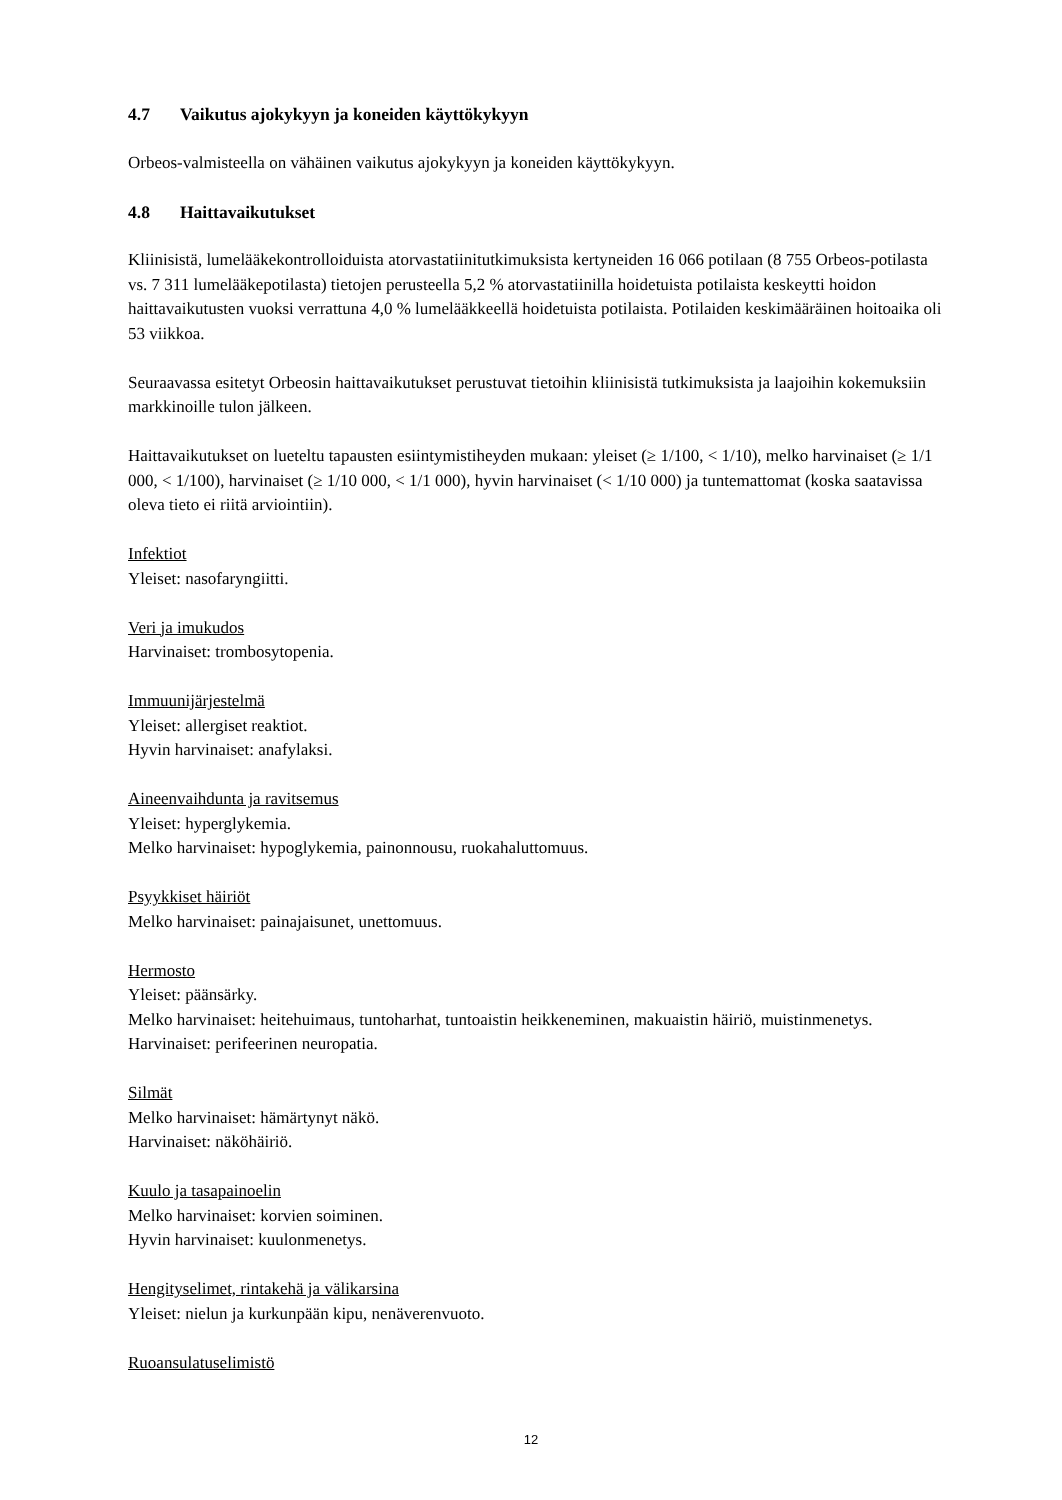4.7 Vaikutus ajokykyyn ja koneiden käyttökykyyn
Orbeos-valmisteella on vähäinen vaikutus ajokykyyn ja koneiden käyttökykyyn.
4.8 Haittavaikutukset
Kliinisistä, lumelääkekontrolloiduista atorvastatiinitutkimuksista kertyneiden 16 066 potilaan (8 755 Orbeos-potilasta vs. 7 311 lumelääkepotilasta) tietojen perusteella 5,2 % atorvastatiinilla hoidetuista potilaista keskeytti hoidon haittavaikutusten vuoksi verrattuna 4,0 % lumelääkkeellä hoidetuista potilaista. Potilaiden keskimääräinen hoitoaika oli 53 viikkoa.
Seuraavassa esitetyt Orbeosin haittavaikutukset perustuvat tietoihin kliinisistä tutkimuksista ja laajoihin kokemuksiin markkinoille tulon jälkeen.
Haittavaikutukset on lueteltu tapausten esiintymistiheyden mukaan: yleiset (≥ 1/100, < 1/10), melko harvinaiset (≥ 1/1 000, < 1/100), harvinaiset (≥ 1/10 000, < 1/1 000), hyvin harvinaiset (< 1/10 000) ja tuntemattomat (koska saatavissa oleva tieto ei riitä arviointiin).
Infektiot
Yleiset: nasofaryngiitti.
Veri ja imukudos
Harvinaiset: trombosytopenia.
Immuunijärjestelmä
Yleiset: allergiset reaktiot.
Hyvin harvinaiset: anafylaksi.
Aineenvaihdunta ja ravitsemus
Yleiset: hyperglykemia.
Melko harvinaiset: hypoglykemia, painonnousu, ruokahaluttomuus.
Psyykkiset häiriöt
Melko harvinaiset: painajaisunet, unettomuus.
Hermosto
Yleiset: päänsärky.
Melko harvinaiset: heitehuimaus, tuntoharhat, tuntoaistin heikkeneminen, makuaistin häiriö, muistinmenetys.
Harvinaiset: perifeerinen neuropatia.
Silmät
Melko harvinaiset: hämärtynyt näkö.
Harvinaiset: näköhäiriö.
Kuulo ja tasapainoelin
Melko harvinaiset: korvien soiminen.
Hyvin harvinaiset: kuulonmenetys.
Hengityselimet, rintakehä ja välikarsina
Yleiset: nielun ja kurkunpään kipu, nenäverenvuoto.
Ruoansulatuselimistö
12